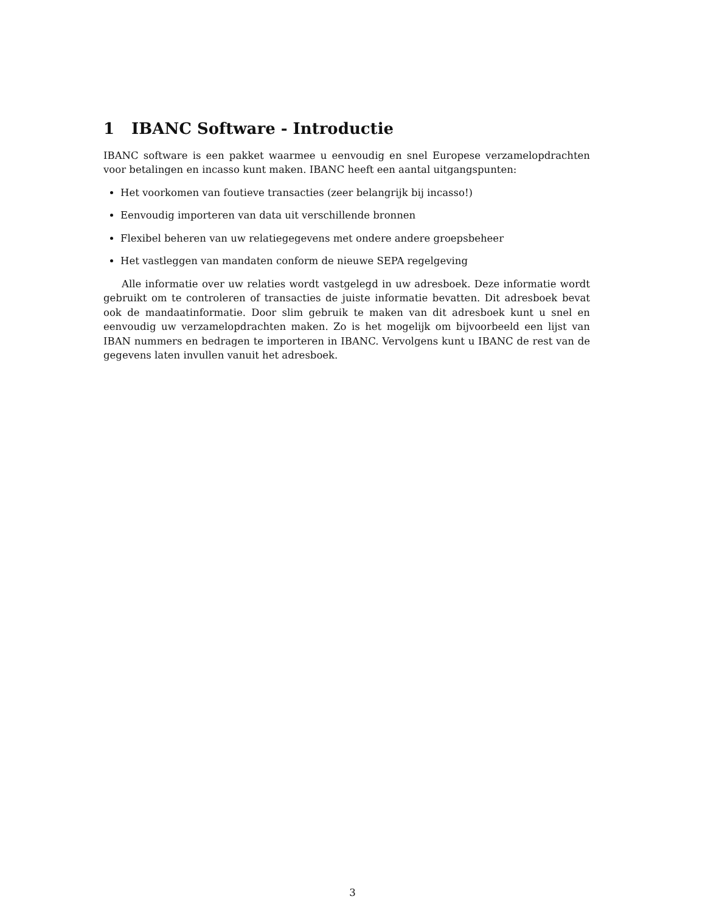1 IBANC Software - Introductie
IBANC software is een pakket waarmee u eenvoudig en snel Europese verzamelopdrachten voor betalingen en incasso kunt maken. IBANC heeft een aantal uitgangspunten:
Het voorkomen van foutieve transacties (zeer belangrijk bij incasso!)
Eenvoudig importeren van data uit verschillende bronnen
Flexibel beheren van uw relatiegegevens met ondere andere groepsbeheer
Het vastleggen van mandaten conform de nieuwe SEPA regelgeving
Alle informatie over uw relaties wordt vastgelegd in uw adresboek. Deze informatie wordt gebruikt om te controleren of transacties de juiste informatie bevatten. Dit adresboek bevat ook de mandaatinformatie. Door slim gebruik te maken van dit adresboek kunt u snel en eenvoudig uw verzamelopdrachten maken. Zo is het mogelijk om bijvoorbeeld een lijst van IBAN nummers en bedragen te importeren in IBANC. Vervolgens kunt u IBANC de rest van de gegevens laten invullen vanuit het adresboek.
3